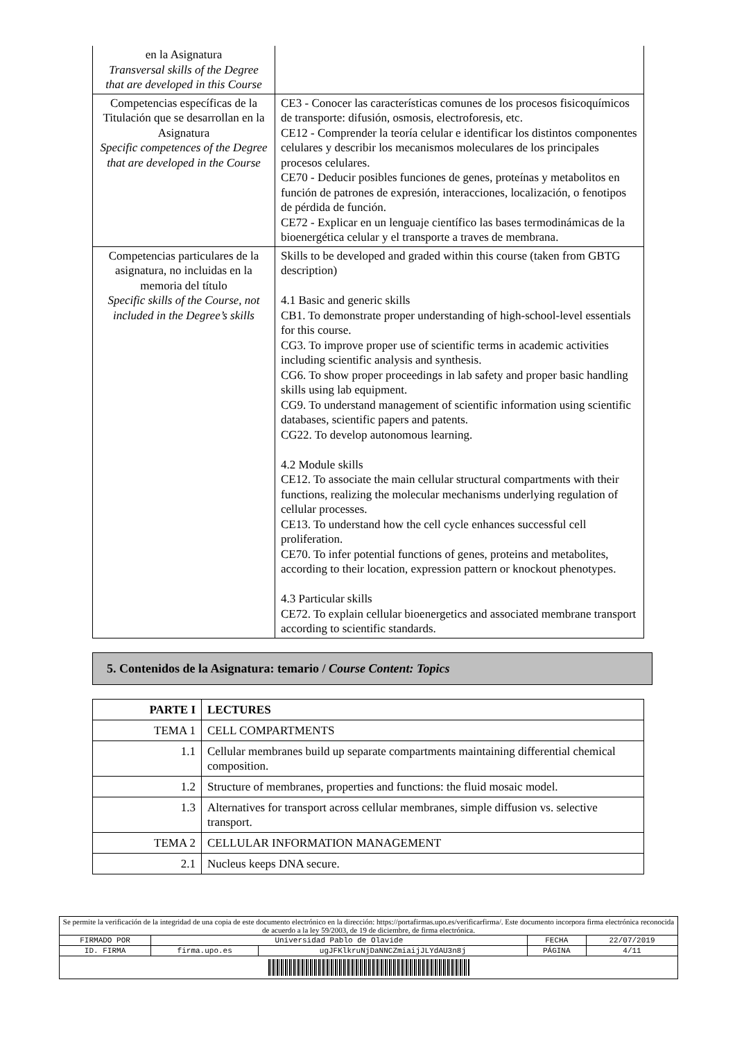| en la Asignatura Transversal skills of the Degree that are developed in this Course | |
| Competencias específicas de la Titulación que se desarrollan en la Asignatura Specific competences of the Degree that are developed in the Course | CE3 - Conocer las características comunes de los procesos fisicoquímicos de transporte: difusión, osmosis, electroforesis, etc. CE12 - Comprender la teoría celular e identificar los distintos componentes celulares y describir los mecanismos moleculares de los principales procesos celulares. CE70 - Deducir posibles funciones de genes, proteínas y metabolitos en función de patrones de expresión, interacciones, localización, o fenotipos de pérdida de función. CE72 - Explicar en un lenguaje científico las bases termodinámicas de la bioenergética celular y el transporte a traves de membrana. |
| Competencias particulares de la asignatura, no incluidas en la memoria del título Specific skills of the Course, not included in the Degree’s skills | Skills to be developed and graded within this course (taken from GBTG description) 4.1 Basic and generic skills CB1. To demonstrate proper understanding of high-school-level essentials for this course. CG3. To improve proper use of scientific terms in academic activities including scientific analysis and synthesis. CG6. To show proper proceedings in lab safety and proper basic handling skills using lab equipment. CG9. To understand management of scientific information using scientific databases, scientific papers and patents. CG22. To develop autonomous learning. 4.2 Module skills CE12. To associate the main cellular structural compartments with their functions, realizing the molecular mechanisms underlying regulation of cellular processes. CE13. To understand how the cell cycle enhances successful cell proliferation. CE70. To infer potential functions of genes, proteins and metabolites, according to their location, expression pattern or knockout phenotypes. 4.3 Particular skills CE72. To explain cellular bioenergetics and associated membrane transport according to scientific standards. |
5. Contenidos de la Asignatura: temario / Course Content: Topics
| PARTE I | LECTURES |
| TEMA 1 | CELL COMPARTMENTS |
| 1.1 | Cellular membranes build up separate compartments maintaining differential chemical composition. |
| 1.2 | Structure of membranes, properties and functions: the fluid mosaic model. |
| 1.3 | Alternatives for transport across cellular membranes, simple diffusion vs. selective transport. |
| TEMA 2 | CELLULAR INFORMATION MANAGEMENT |
| 2.1 | Nucleus keeps DNA secure. |
| Se permite la verificación de la integridad de una copia de este documento electrónico en la dirección: https://portafirmas.upo.es/verificarfirma/. Este documento incorpora firma electrónica reconocida de acuerdo a la ley 59/2003, de 19 de diciembre, de firma electrónica. | | | | |
| FIRMADO POR | Universidad Pablo de Olavide | | FECHA | 22/07/2019 |
| ID. FIRMA | firma.upo.es | ugJFKlkruNjDaNNCZmiaijJLYdAU3n8j | PÁGINA | 4/11 |